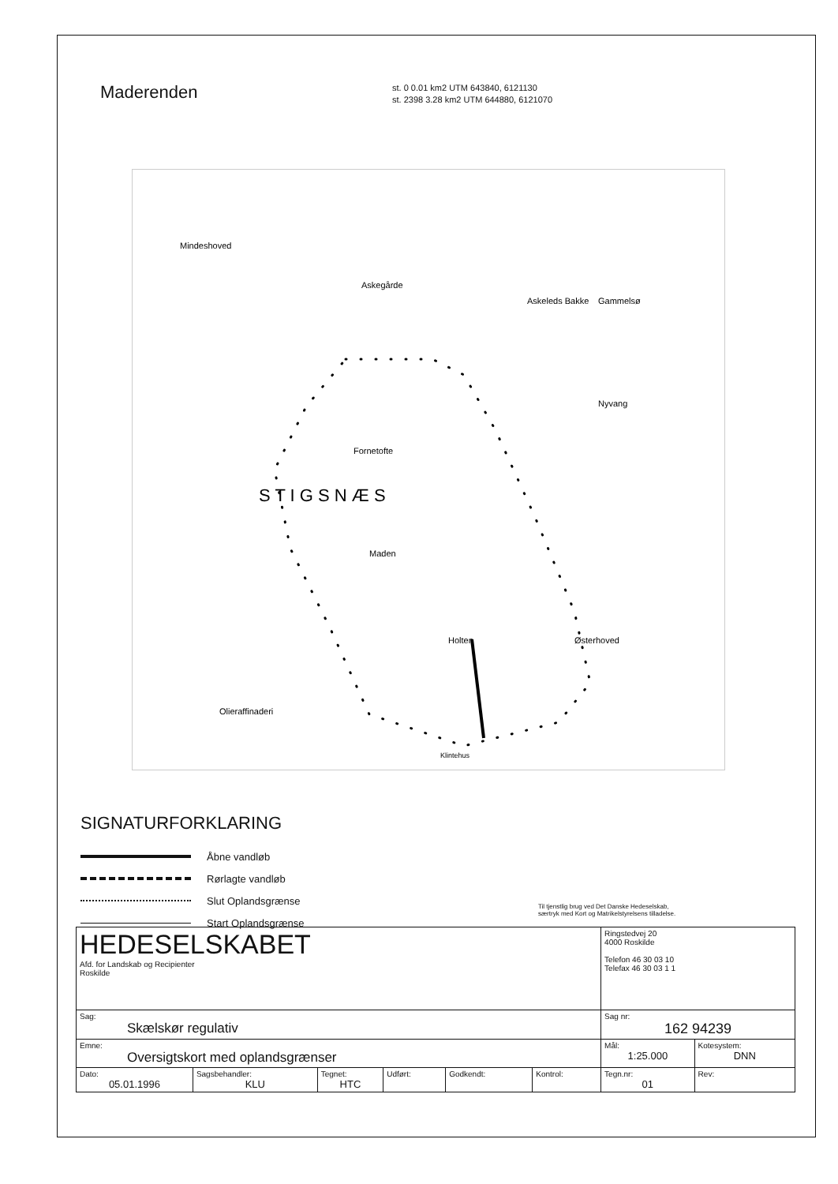Maderenden
st. 0 0.01 km2 UTM 643840, 6121130
st. 2398 3.28 km2 UTM 644880, 6121070
S T I G S N Æ S
Mindeshoved
Askegårde
Askeleds Bakke
Gammelsø
Nyvang
Fornetofte
Maden
Holten
Østerhoved
Olieraffinaderi
Klintehus
SIGNATURFORKLARING
Åbne vandløb
Rørlagte vandløb
Slut Oplandsgrænse
Start Oplandsgrænse
Til tjenstlig brug ved Det Danske Hedeselskab,
særtryk med Kort og Matrikelstyrelsens tilladelse.
| HEDESELSKABET Afd. for Landskab og Recipienter Roskilde | | | | | | Ringstedvej 20 4000 Roskilde Telefon 46 30 03 10 Telefax 46 30 03 1 1 | |
| Sag: Skælskør regulativ | | | | | | Sag nr: 162 94239 | |
| Emne: Oversigtskort med oplandsgrænser | | | | | | Mål: 1:25.000 | Kotesystem: DNN |
| Dato: 05.01.1996 | Sagsbehandler: KLU | Tegnet: HTC | Udført: | Godkendt: | Kontrol: | Tegn.nr: 01 | Rev: |